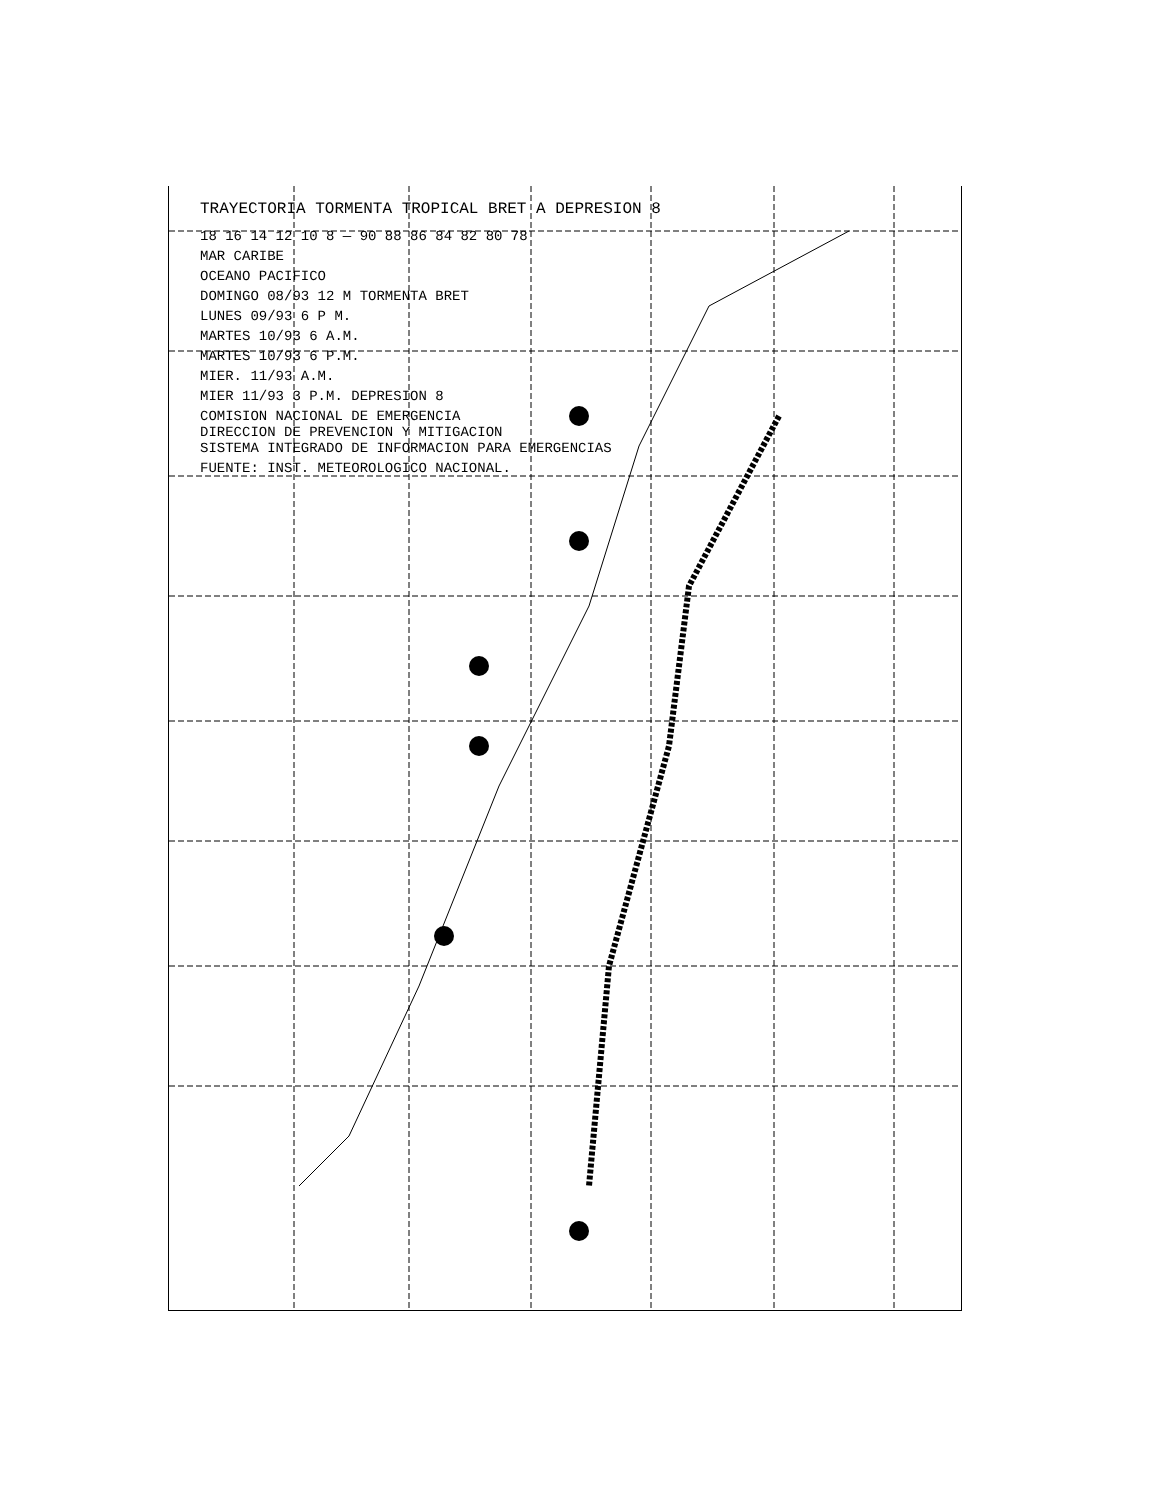TRAYECTORIA TORMENTA TROPICAL BRET A DEPRESION 8
18 16 14 12 10 8 — 90 88 86 84 82 80 78
MAR CARIBE
OCEANO PACIFICO
DOMINGO 08/93 12 M TORMENTA BRET
LUNES 09/93 6 P M.
MARTES 10/93 6 A.M.
MARTES 10/93 6 P.M.
MIER. 11/93 A.M.
MIER 11/93 3 P.M. DEPRESION 8
COMISION NACIONAL DE EMERGENCIA
DIRECCION DE PREVENCION Y MITIGACION
SISTEMA INTEGRADO DE INFORMACION PARA EMERGENCIAS
FUENTE: INST. METEOROLOGICO NACIONAL.